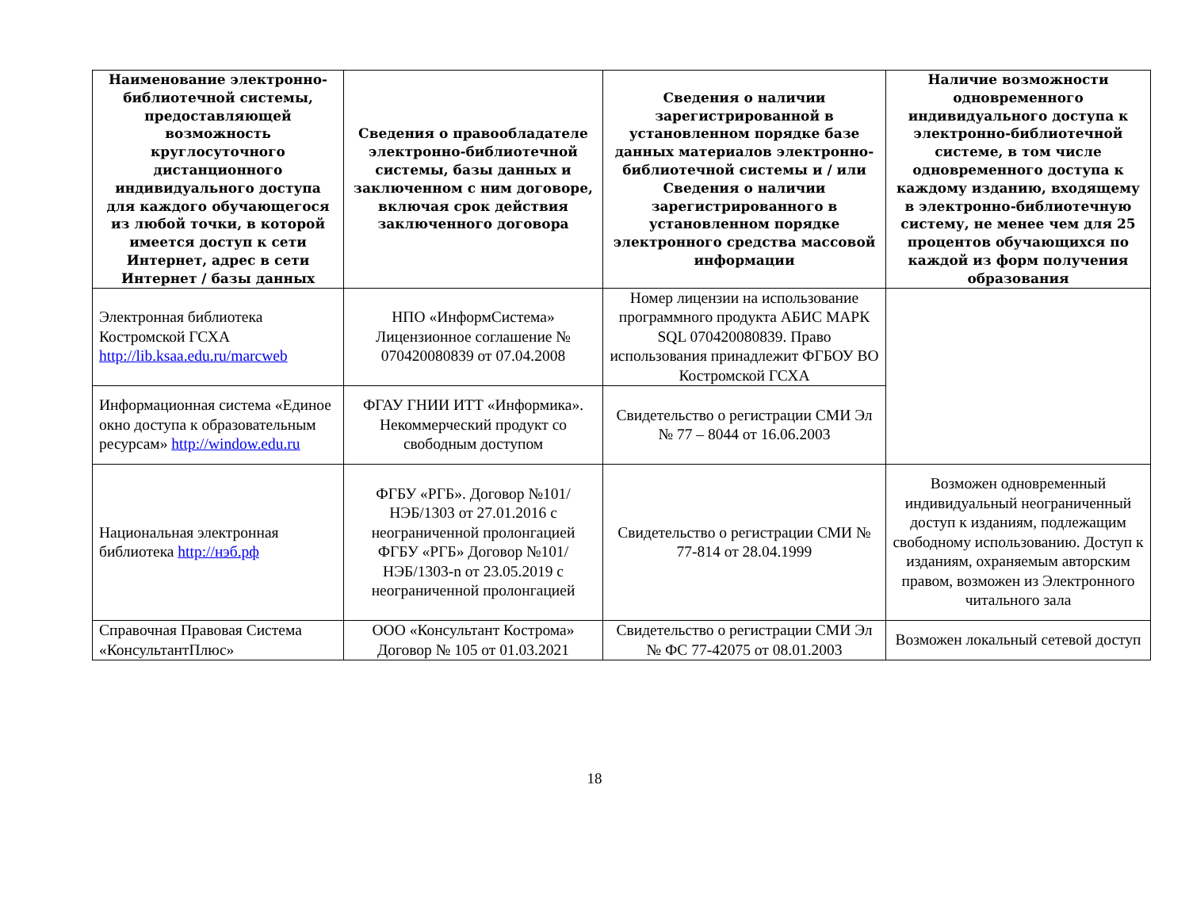| Наименование электронно-библиотечной системы, предоставляющей возможность круглосуточного дистанционного индивидуального доступа для каждого обучающегося из любой точки, в которой имеется доступ к сети Интернет, адрес в сети Интернет / базы данных | Сведения о правообладателе электронно-библиотечной системы, базы данных и заключенном с ним договоре, включая срок действия заключенного договора | Сведения о наличии зарегистрированной в установленном порядке базе данных материалов электронно-библиотечной системы и / или Сведения о наличии зарегистрированного в установленном порядке электронного средства массовой информации | Наличие возможности одновременного индивидуального доступа к электронно-библиотечной системе, в том числе одновременного доступа к каждому изданию, входящему в электронно-библиотечную систему, не менее чем для 25 процентов обучающихся по каждой из форм получения образования |
| --- | --- | --- | --- |
| Электронная библиотека Костромской ГСХА http://lib.ksaa.edu.ru/marcweb | НПО «ИнформСистема» Лицензионное соглашение № 070420080839 от 07.04.2008 | Номер лицензии на использование программного продукта АБИС МАРК SQL 070420080839. Право использования принадлежит ФГБОУ ВО Костромской ГСХА | |
| Информационная система «Единое окно доступа к образовательным ресурсам» http://window.edu.ru | ФГАУ ГНИИ ИТТ «Информика». Некоммерческий продукт со свободным доступом | Свидетельство о регистрации СМИ Эл № 77 – 8044 от 16.06.2003 | |
| Национальная электронная библиотека http://нэб.рф | ФГБУ «РГБ». Договор №101/НЭБ/1303 от 27.01.2016 с неограниченной пролонгацией ФГБУ «РГБ» Договор №101/НЭБ/1303-n от 23.05.2019 с неограниченной пролонгацией | Свидетельство о регистрации СМИ № 77-814 от 28.04.1999 | Возможен одновременный индивидуальный неограниченный доступ к изданиям, подлежащим свободному использованию. Доступ к изданиям, охраняемым авторским правом, возможен из Электронного читального зала |
| Справочная Правовая Система «КонсультантПлюс» | ООО «Консультант Кострома» Договор № 105 от 01.03.2021 | Свидетельство о регистрации СМИ Эл № ФС 77-42075 от 08.01.2003 | Возможен локальный сетевой доступ |
18